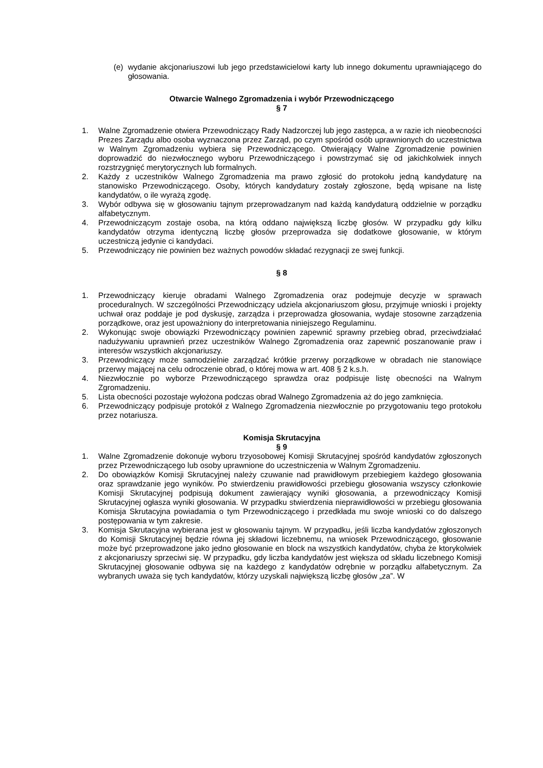(e) wydanie akcjonariuszowi lub jego przedstawicielowi karty lub innego dokumentu uprawniającego do głosowania.
Otwarcie Walnego Zgromadzenia i wybór Przewodniczącego
§ 7
1. Walne Zgromadzenie otwiera Przewodniczący Rady Nadzorczej lub jego zastępca, a w razie ich nieobecności Prezes Zarządu albo osoba wyznaczona przez Zarząd, po czym spośród osób uprawnionych do uczestnictwa w Walnym Zgromadzeniu wybiera się Przewodniczącego. Otwierający Walne Zgromadzenie powinien doprowadzić do niezwłocznego wyboru Przewodniczącego i powstrzymać się od jakichkolwiek innych rozstrzygnięć merytorycznych lub formalnych.
2. Każdy z uczestników Walnego Zgromadzenia ma prawo zgłosić do protokołu jedną kandydaturę na stanowisko Przewodniczącego. Osoby, których kandydatury zostały zgłoszone, będą wpisane na listę kandydatów, o ile wyrażą zgodę.
3. Wybór odbywa się w głosowaniu tajnym przeprowadzanym nad każdą kandydaturą oddzielnie w porządku alfabetycznym.
4. Przewodniczącym zostaje osoba, na którą oddano największą liczbę głosów. W przypadku gdy kilku kandydatów otrzyma identyczną liczbę głosów przeprowadza się dodatkowe głosowanie, w którym uczestniczą jedynie ci kandydaci.
5. Przewodniczący nie powinien bez ważnych powodów składać rezygnacji ze swej funkcji.
§ 8
1. Przewodniczący kieruje obradami Walnego Zgromadzenia oraz podejmuje decyzje w sprawach proceduralnych. W szczególności Przewodniczący udziela akcjonariuszom głosu, przyjmuje wnioski i projekty uchwał oraz poddaje je pod dyskusję, zarządza i przeprowadza głosowania, wydaje stosowne zarządzenia porządkowe, oraz jest upoważniony do interpretowania niniejszego Regulaminu.
2. Wykonując swoje obowiązki Przewodniczący powinien zapewnić sprawny przebieg obrad, przeciwdziałać nadużywaniu uprawnień przez uczestników Walnego Zgromadzenia oraz zapewnić poszanowanie praw i interesów wszystkich akcjonariuszy.
3. Przewodniczący może samodzielnie zarządzać krótkie przerwy porządkowe w obradach nie stanowiące przerwy mającej na celu odroczenie obrad, o której mowa w art. 408 § 2 k.s.h.
4. Niezwłocznie po wyborze Przewodniczącego sprawdza oraz podpisuje listę obecności na Walnym Zgromadzeniu.
5. Lista obecności pozostaje wyłożona podczas obrad Walnego Zgromadzenia aż do jego zamknięcia.
6. Przewodniczący podpisuje protokół z Walnego Zgromadzenia niezwłocznie po przygotowaniu tego protokołu przez notariusza.
Komisja Skrutacyjna
§ 9
1. Walne Zgromadzenie dokonuje wyboru trzyosobowej Komisji Skrutacyjnej spośród kandydatów zgłoszonych przez Przewodniczącego lub osoby uprawnione do uczestniczenia w Walnym Zgromadzeniu.
2. Do obowiązków Komisji Skrutacyjnej należy czuwanie nad prawidłowym przebiegiem każdego głosowania oraz sprawdzanie jego wyników. Po stwierdzeniu prawidłowości przebiegu głosowania wszyscy członkowie Komisji Skrutacyjnej podpisują dokument zawierający wyniki głosowania, a przewodniczący Komisji Skrutacyjnej ogłasza wyniki głosowania. W przypadku stwierdzenia nieprawidłowości w przebiegu głosowania Komisja Skrutacyjna powiadamia o tym Przewodniczącego i przedkłada mu swoje wnioski co do dalszego postępowania w tym zakresie.
3. Komisja Skrutacyjna wybierana jest w głosowaniu tajnym. W przypadku, jeśli liczba kandydatów zgłoszonych do Komisji Skrutacyjnej będzie równa jej składowi liczebnemu, na wniosek Przewodniczącego, głosowanie może być przeprowadzone jako jedno głosowanie en block na wszystkich kandydatów, chyba że ktorykolwiek z akcjonariuszy sprzeciwi się. W przypadku, gdy liczba kandydatów jest większa od składu liczebnego Komisji Skrutacyjnej głosowanie odbywa się na każdego z kandydatów odrębnie w porządku alfabetycznym. Za wybranych uważa się tych kandydatów, którzy uzyskali największą liczbę głosów „za”. W